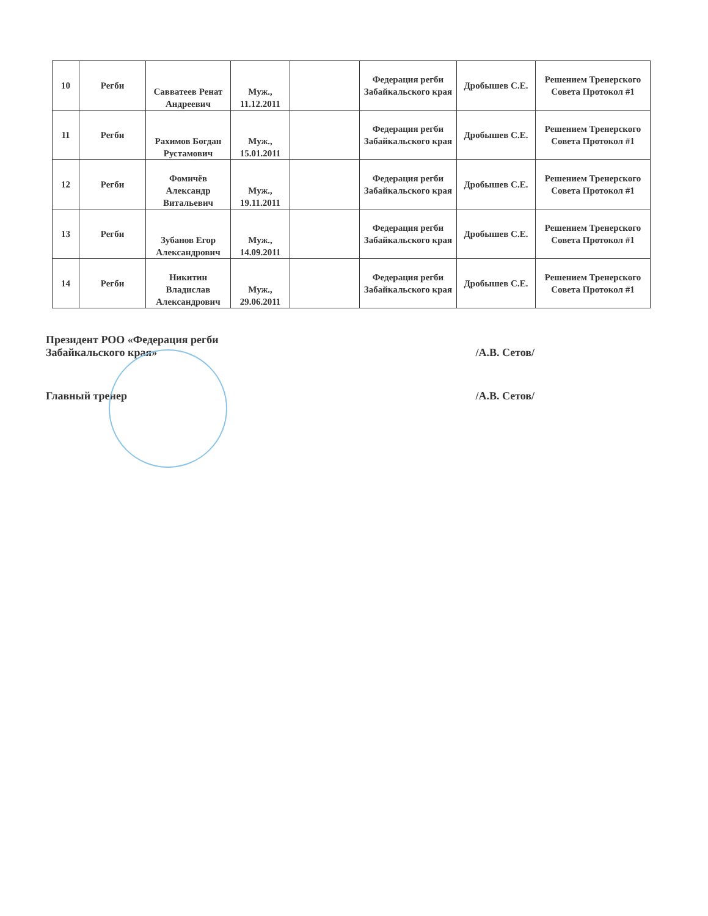| 10 | Регби | Савватеев Ренат Андреевич | Муж., 11.12.2011 | | Федерация регби Забайкальского края | Дробышев С.Е. | Решением Тренерского Совета Протокол #1 |
| 11 | Регби | Рахимов Богдан Рустамович | Муж., 15.01.2011 | | Федерация регби Забайкальского края | Дробышев С.Е. | Решением Тренерского Совета Протокол #1 |
| 12 | Регби | Фомичёв Александр Витальевич | Муж., 19.11.2011 | | Федерация регби Забайкальского края | Дробышев С.Е. | Решением Тренерского Совета Протокол #1 |
| 13 | Регби | Зубанов Егор Александрович | Муж., 14.09.2011 | | Федерация регби Забайкальского края | Дробышев С.Е. | Решением Тренерского Совета Протокол #1 |
| 14 | Регби | Никитин Владислав Александрович | Муж., 29.06.2011 | | Федерация регби Забайкальского края | Дробышев С.Е. | Решением Тренерского Совета Протокол #1 |
Президент РОО «Федерация регби
Забайкальского края»
/А.В. Сетов/
Главный тренер /А.В. Сетов/